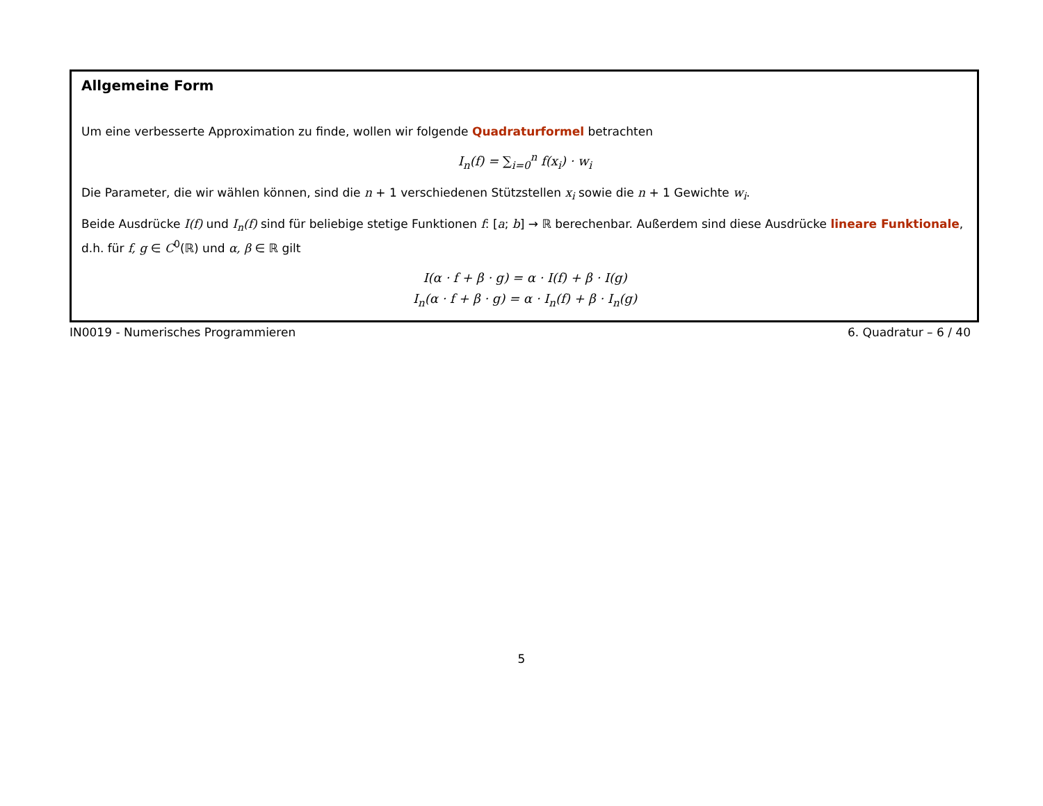Allgemeine Form
Um eine verbesserte Approximation zu finde, wollen wir folgende Quadraturformel betrachten
I<sub>n</sub>(f) = ∑<sub>i=0</sub><sup>n</sup> f(x<sub>i</sub>) · w<sub>i</sub>
Die Parameter, die wir wählen können, sind die n + 1 verschiedenen Stützstellen x<sub>i</sub> sowie die n + 1 Gewichte w<sub>i</sub>.
Beide Ausdrücke I(f) und I<sub>n</sub>(f) sind für beliebige stetige Funktionen f: [a; b] → ℝ berechenbar. Außerdem sind diese Ausdrücke lineare Funktionale, d.h. für f, g ∈ C<sup>0</sup>(ℝ) und α, β ∈ ℝ gilt
I(α · f + β · g) = α · I(f) + β · I(g)
I<sub>n</sub>(α · f + β · g) = α · I<sub>n</sub>(f) + β · I<sub>n</sub>(g)
IN0019 - Numerisches Programmieren 6. Quadratur – 6 / 40
5